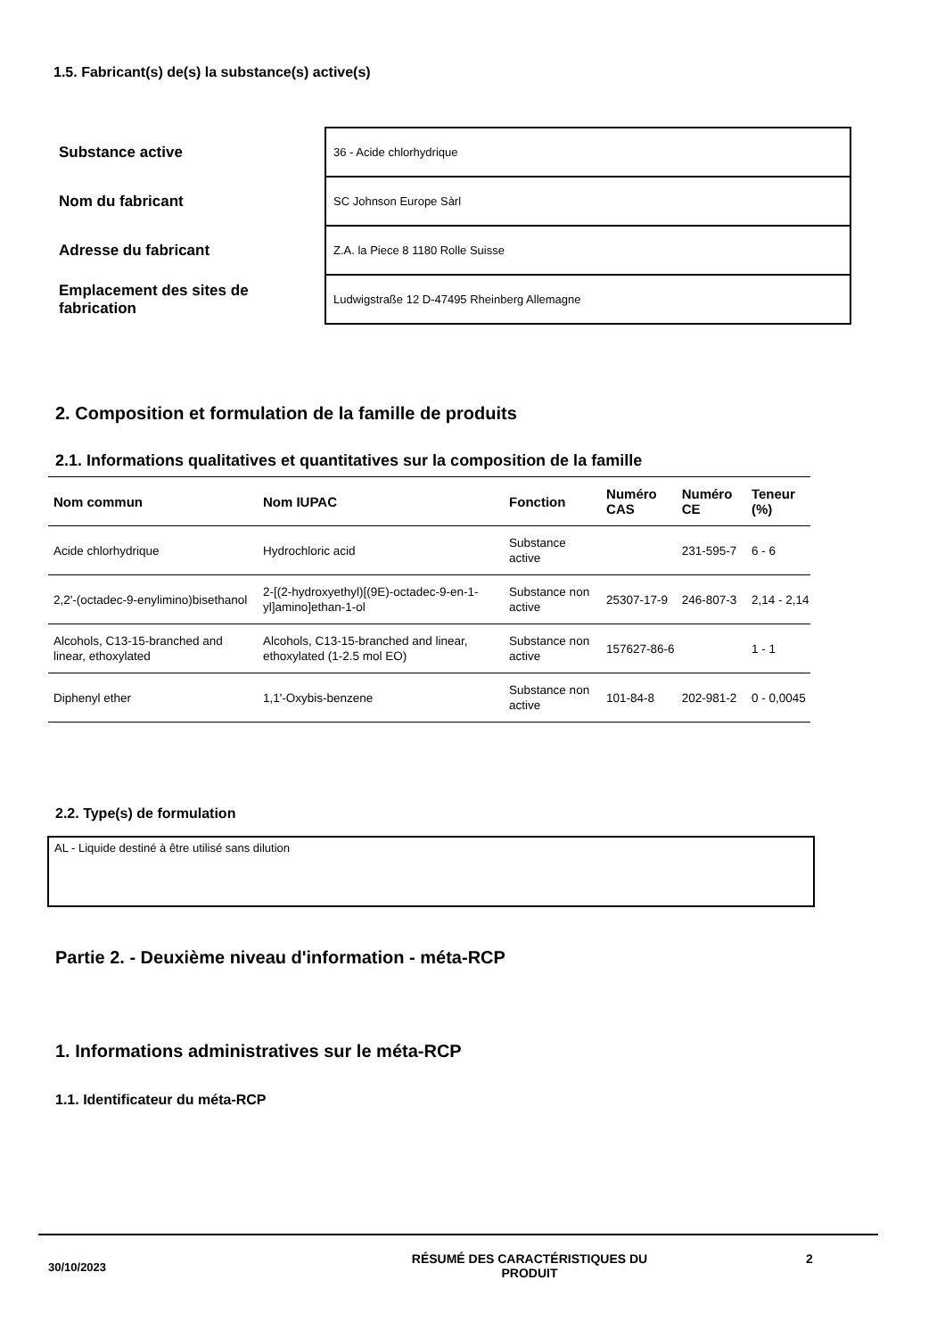1.5. Fabricant(s) de(s) la substance(s) active(s)
| Substance active | 36 - Acide chlorhydrique |
| Nom du fabricant | SC Johnson Europe Sàrl |
| Adresse du fabricant | Z.A. la Piece 8 1180 Rolle Suisse |
| Emplacement des sites de fabrication | Ludwigstraße 12 D-47495 Rheinberg Allemagne |
2. Composition et formulation de la famille de produits
2.1. Informations qualitatives et quantitatives sur la composition de la famille
| Nom commun | Nom IUPAC | Fonction | Numéro CAS | Numéro CE | Teneur (%) |
| --- | --- | --- | --- | --- | --- |
| Acide chlorhydrique | Hydrochloric acid | Substance active | | 231-595-7 | 6 - 6 |
| 2,2'-(octadec-9-enylimino)bisethanol | 2-[(2-hydroxyethyl)[(9E)-octadec-9-en-1-yl]amino]ethan-1-ol | Substance non active | 25307-17-9 | 246-807-3 | 2,14 - 2,14 |
| Alcohols, C13-15-branched and linear, ethoxylated | Alcohols, C13-15-branched and linear, ethoxylated (1-2.5 mol EO) | Substance non active | 157627-86-6 | | 1 - 1 |
| Diphenyl ether | 1,1'-Oxybis-benzene | Substance non active | 101-84-8 | 202-981-2 | 0 - 0,0045 |
2.2. Type(s) de formulation
AL - Liquide destiné à être utilisé sans dilution
Partie 2. - Deuxième niveau d'information - méta-RCP
1. Informations administratives sur le méta-RCP
1.1. Identificateur du méta-RCP
30/10/2023
RÉSUMÉ DES CARACTÉRISTIQUES DU PRODUIT 2